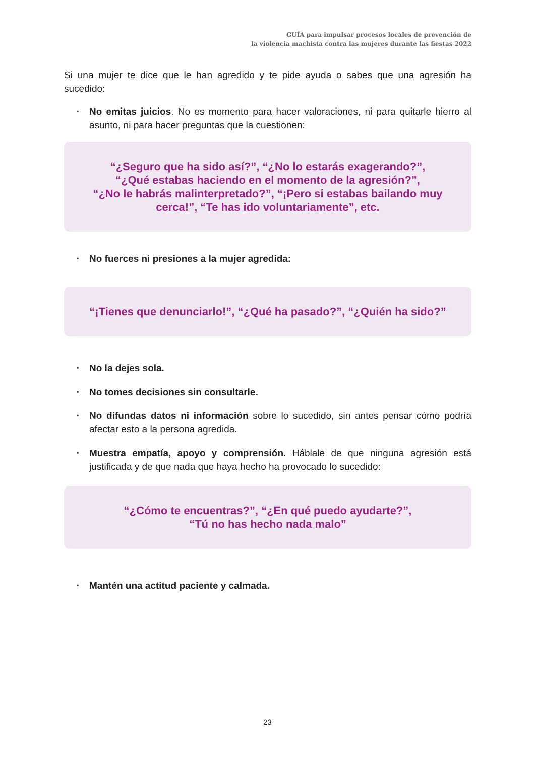GUÍA para impulsar procesos locales de prevención de
la violencia machista contra las mujeres durante las fiestas 2022
Si una mujer te dice que le han agredido y te pide ayuda o sabes que una agresión ha sucedido:
▪ No emitas juicios. No es momento para hacer valoraciones, ni para quitarle hierro al asunto, ni para hacer preguntas que la cuestionen:
“¿Seguro que ha sido así?”, “¿No lo estarás exagerando?”,
“¿Qué estabas haciendo en el momento de la agresión?”,
“¿No le habrás malinterpretado?”, “¡Pero si estabas bailando muy cerca!”, “Te has ido voluntariamente”, etc.
▪ No fuerces ni presiones a la mujer agredida:
“¡Tienes que denunciarlo!”, “¿Qué ha pasado?”, “¿Quién ha sido?”
▪ No la dejes sola.
▪ No tomes decisiones sin consultarle.
▪ No difundas datos ni información sobre lo sucedido, sin antes pensar cómo podría afectar esto a la persona agredida.
▪ Muestra empatía, apoyo y comprensión. Háblale de que ninguna agresión está justificada y de que nada que haya hecho ha provocado lo sucedido:
“¿Cómo te encuentras?”, “¿En qué puedo ayudarte?”,
“Tú no has hecho nada malo”
▪ Mantén una actitud paciente y calmada.
23